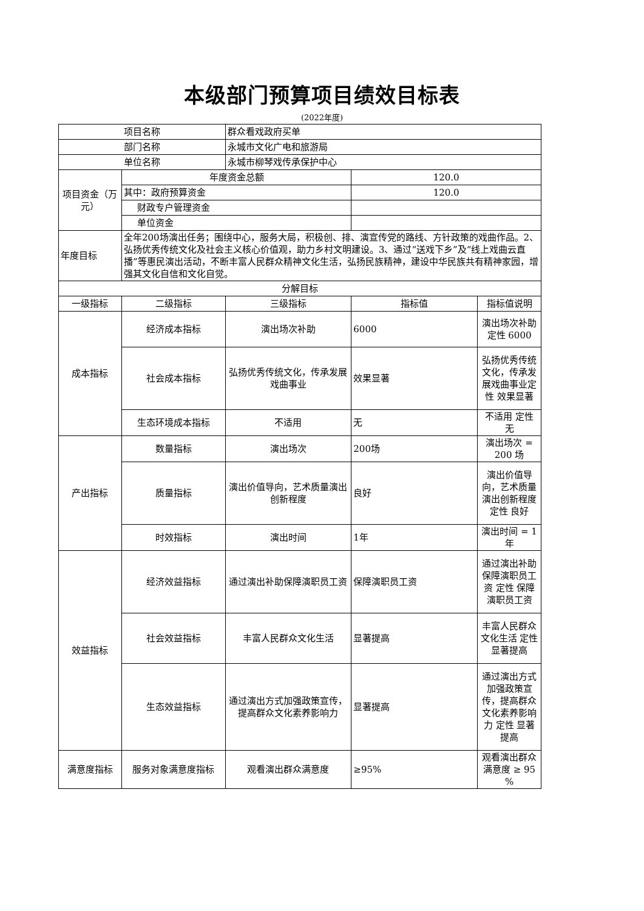本级部门预算项目绩效目标表
(2022年度)
| 项目名称 | | 群众看戏政府买单 | | |
| 部门名称 | | 永城市文化广电和旅游局 | | |
| 单位名称 | | 永城市柳琴戏传承保护中心 | | |
| 项目资金（万元） | 年度资金总额 | | 120.0 | |
| | 其中：政府预算资金 | | 120.0 | |
| | 财政专户管理资金 | | | |
| | 单位资金 | | | |
| 年度目标 | 全年200场演出任务；围绕中心，服务大局，积极创、排、演宣传党的路线、方针政策的戏曲作品。2、弘扬优秀传统文化及社会主义核心价值观，助力乡村文明建设。3、通过“送戏下乡”及“线上戏曲云直播”等惠民演出活动，不断丰富人民群众精神文化生活，弘扬民族精神，建设中华民族共有精神家园，增强其文化自信和文化自觉。 | | | |
| 分解目标 | | | | |
| 一级指标 | 二级指标 | 三级指标 | 指标值 | 指标值说明 |
| 成本指标 | 经济成本指标 | 演出场次补助 | 6000 | 演出场次补助定性 6000 |
| | 社会成本指标 | 弘扬优秀传统文化，传承发展戏曲事业 | 效果显著 | 弘扬优秀传统文化，传承发展戏曲事业定性 效果显著 |
| | 生态环境成本指标 | 不适用 | 无 | 不适用 定性 无 |
| 产出指标 | 数量指标 | 演出场次 | 200场 | 演出场次 = 200 场 |
| | 质量指标 | 演出价值导向，艺术质量演出创新程度 | 良好 | 演出价值导向，艺术质量演出创新程度定性 良好 |
| | 时效指标 | 演出时间 | 1年 | 演出时间 = 1 年 |
| 效益指标 | 经济效益指标 | 通过演出补助保障演职员工资 | 保障演职员工资 | 通过演出补助保障演职员工资 定性 保障演职员工资 |
| | 社会效益指标 | 丰富人民群众文化生活 | 显著提高 | 丰富人民群众文化生活 定性 显著提高 |
| | 生态效益指标 | 通过演出方式加强政策宣传，提高群众文化素养影响力 | 显著提高 | 通过演出方式加强政策宣传，提高群众文化素养影响力 定性 显著提高 |
| 满意度指标 | 服务对象满意度指标 | 观看演出群众满意度 | ≥95% | 观看演出群众满意度 ≥ 95 % |